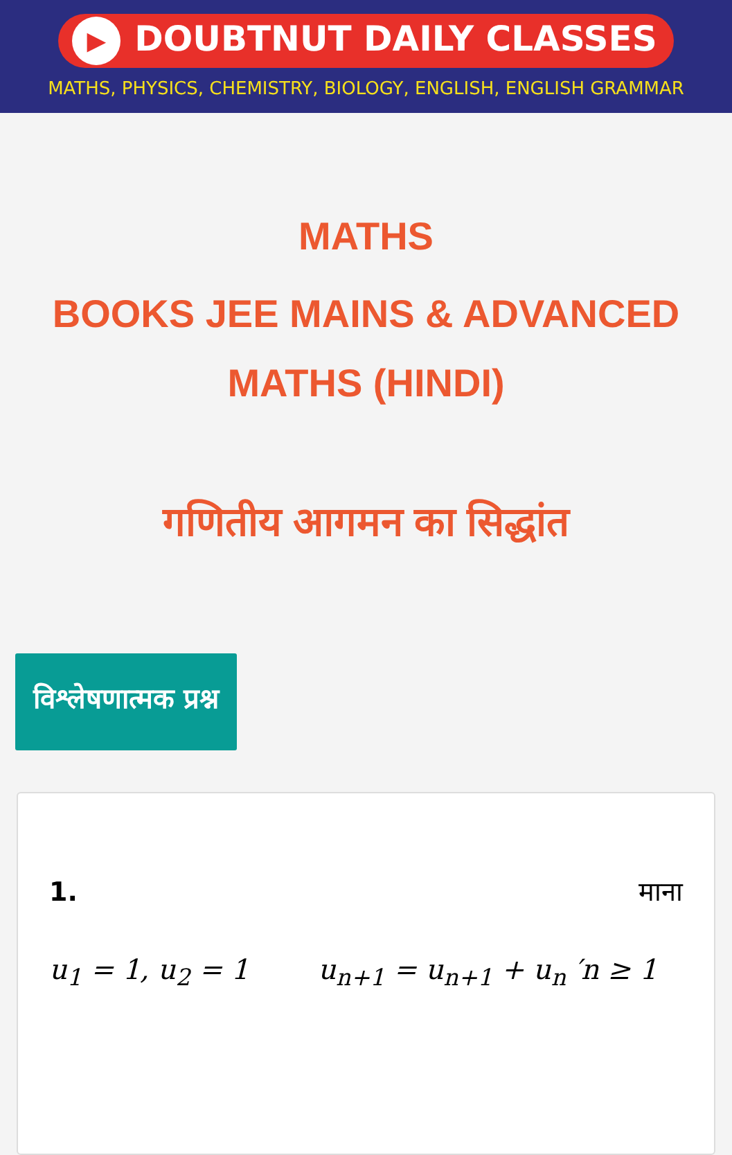▶ DOUBTNUT DAILY CLASSES
MATHS, PHYSICS, CHEMISTRY, BIOLOGY, ENGLISH, ENGLISH GRAMMAR
MATHS
BOOKS JEE MAINS & ADVANCED MATHS (HINDI)
गणितीय आगमन का सिद्धांत
विश्लेषणात्मक प्रश्न
1. माना
u<sub>1</sub> = 1, u<sub>2</sub> = 1 u<sub>n+1</sub> = u<sub>n+1</sub> + u<sub>n</sub> ′n ≥ 1